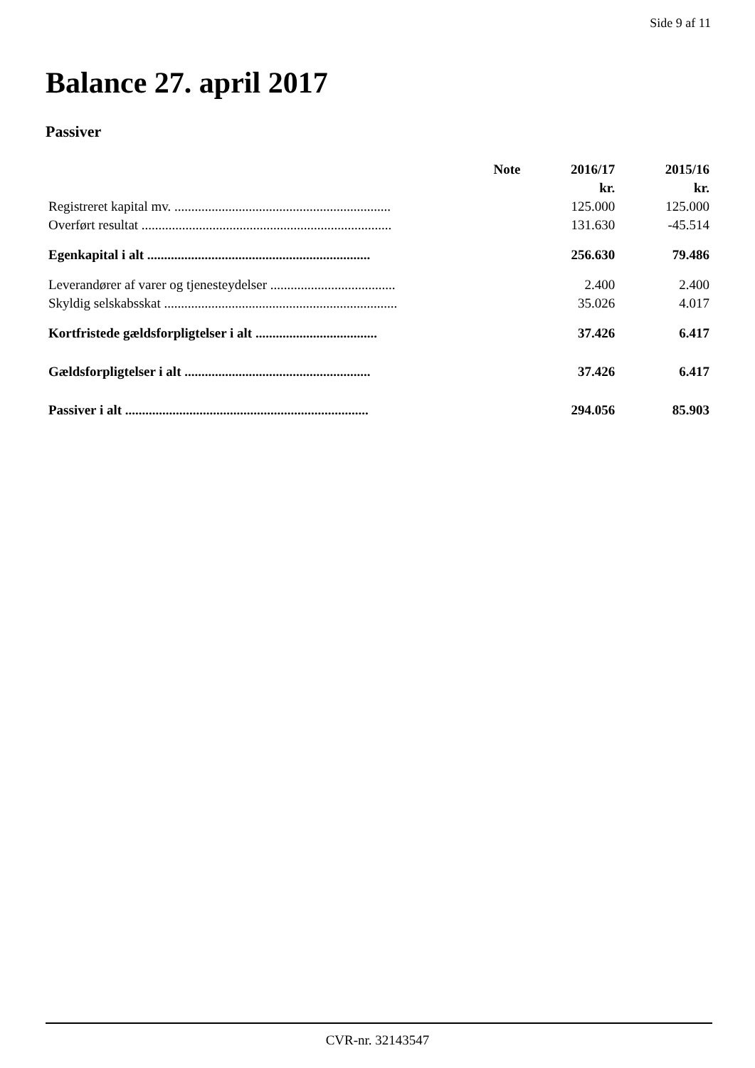Side 9 af 11
Balance 27. april 2017
Passiver
| | Note | 2016/17 | 2015/16 |
| --- | --- | --- | --- |
| | | kr. | kr. |
| Registreret kapital mv. ................................................................ | | 125.000 | 125.000 |
| Overført resultat .......................................................................... | | 131.630 | -45.514 |
| Egenkapital i alt .................................................................. | | 256.630 | 79.486 |
| Leverandører af varer og tjenesteydelser ..................................... | | 2.400 | 2.400 |
| Skyldig selskabsskat ..................................................................... | | 35.026 | 4.017 |
| Kortfristede gældsforpligtelser i alt .................................... | | 37.426 | 6.417 |
| Gældsforpligtelser i alt ....................................................... | | 37.426 | 6.417 |
| Passiver i alt ........................................................................ | | 294.056 | 85.903 |
CVR-nr. 32143547